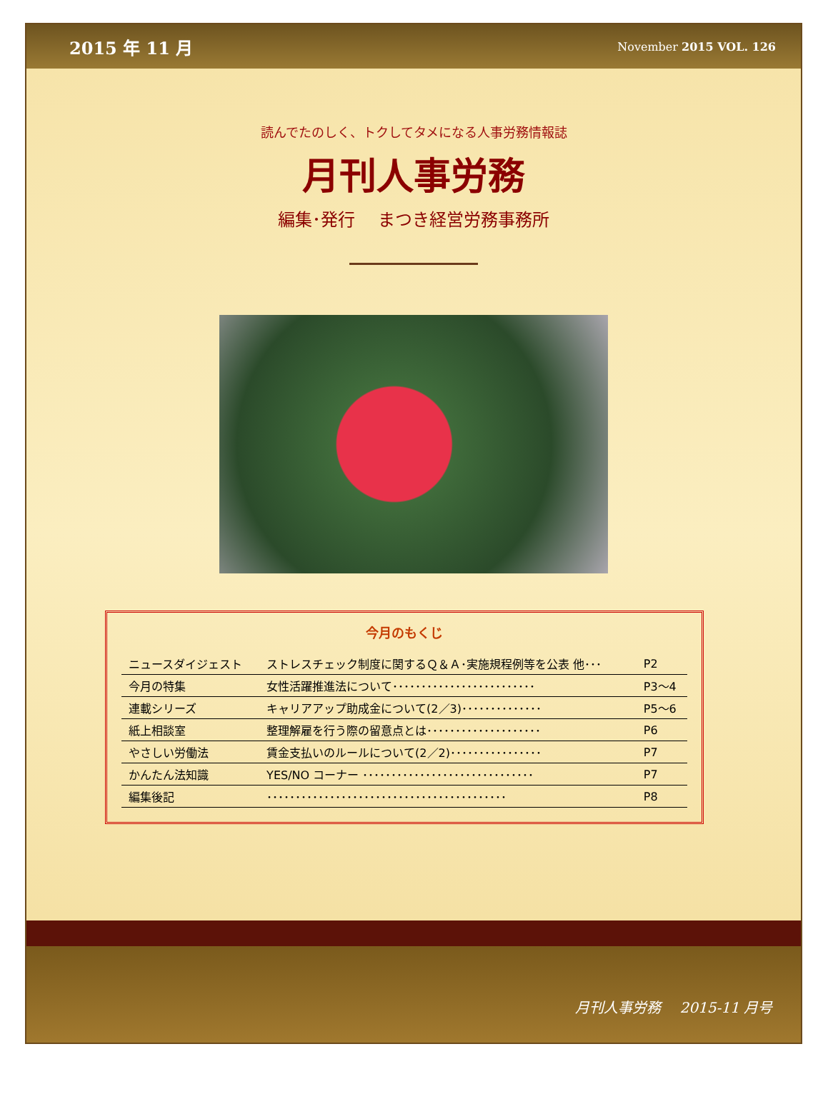2015 年 11 月 November 2015 VOL. 126
読んでたのしく、トクしてタメになる人事労務情報誌
月刊人事労務
編集･発行　 まつき経営労務事務所
今月のもくじ
| ニュースダイジェスト | ストレスチェック制度に関するＱ＆Ａ･実施規程例等を公表 他･･･ | P2 |
| 今月の特集 | 女性活躍推進法について･････････････････････････ | P3～4 |
| 連載シリーズ | キャリアアップ助成金について(2／3)･･････････････ | P5～6 |
| 紙上相談室 | 整理解雇を行う際の留意点とは････････････････････ | P6 |
| やさしい労働法 | 賃金支払いのルールについて(2／2)････････････････ | P7 |
| かんたん法知識 | YES/NO コーナー ･･････････････････････････････ | P7 |
| 編集後記 | ･･････････････････････････････････････････ | P8 |
月刊人事労務　 2015-11 月号